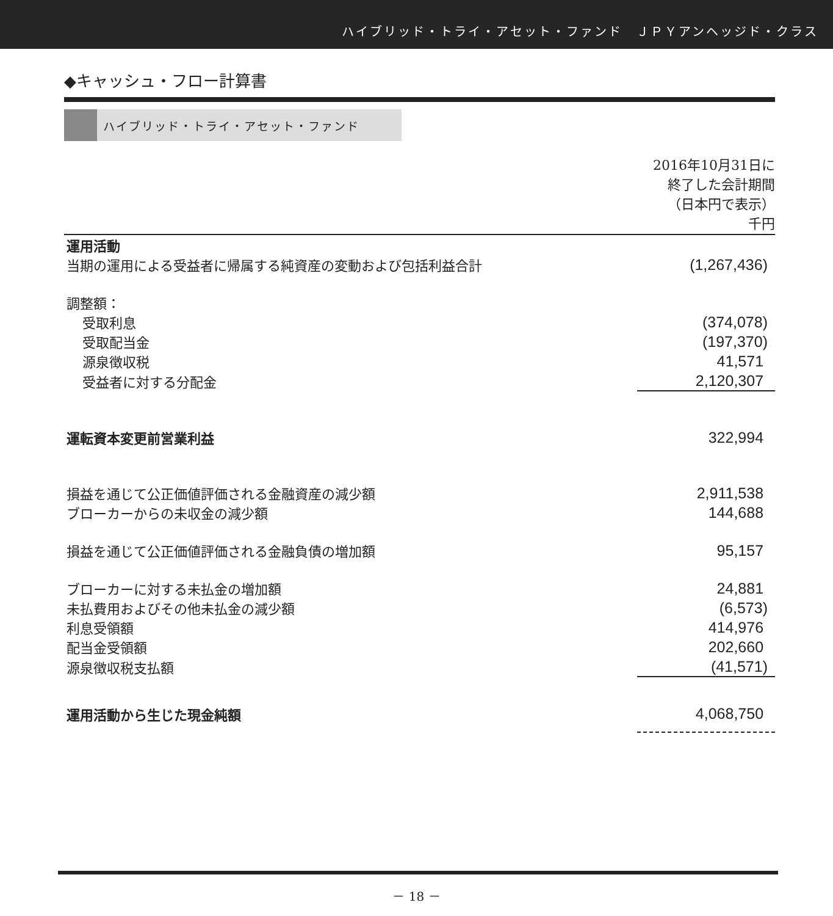ハイブリッド・トライ・アセット・ファンド　ＪＰＹアンヘッジド・クラス
◆キャッシュ・フロー計算書
ハイブリッド・トライ・アセット・ファンド
| | 2016年10月31日に 終了した会計期間 （日本円で表示） 千円 |
| 運用活動 | |
| 当期の運用による受益者に帰属する純資産の変動および包括利益合計 | (1,267,436) |
| 調整額： | |
| 受取利息 | (374,078) |
| 受取配当金 | (197,370) |
| 源泉徴収税 | 41,571 |
| 受益者に対する分配金 | 2,120,307 |
| 運転資本変更前営業利益 | 322,994 |
| 損益を通じて公正価値評価される金融資産の減少額 | 2,911,538 |
| ブローカーからの未収金の減少額 | 144,688 |
| 損益を通じて公正価値評価される金融負債の増加額 | 95,157 |
| ブローカーに対する未払金の増加額 | 24,881 |
| 未払費用およびその他未払金の減少額 | (6,573) |
| 利息受領額 | 414,976 |
| 配当金受領額 | 202,660 |
| 源泉徴収税支払額 | (41,571) |
| 運用活動から生じた現金純額 | 4,068,750 |
－ 18 －